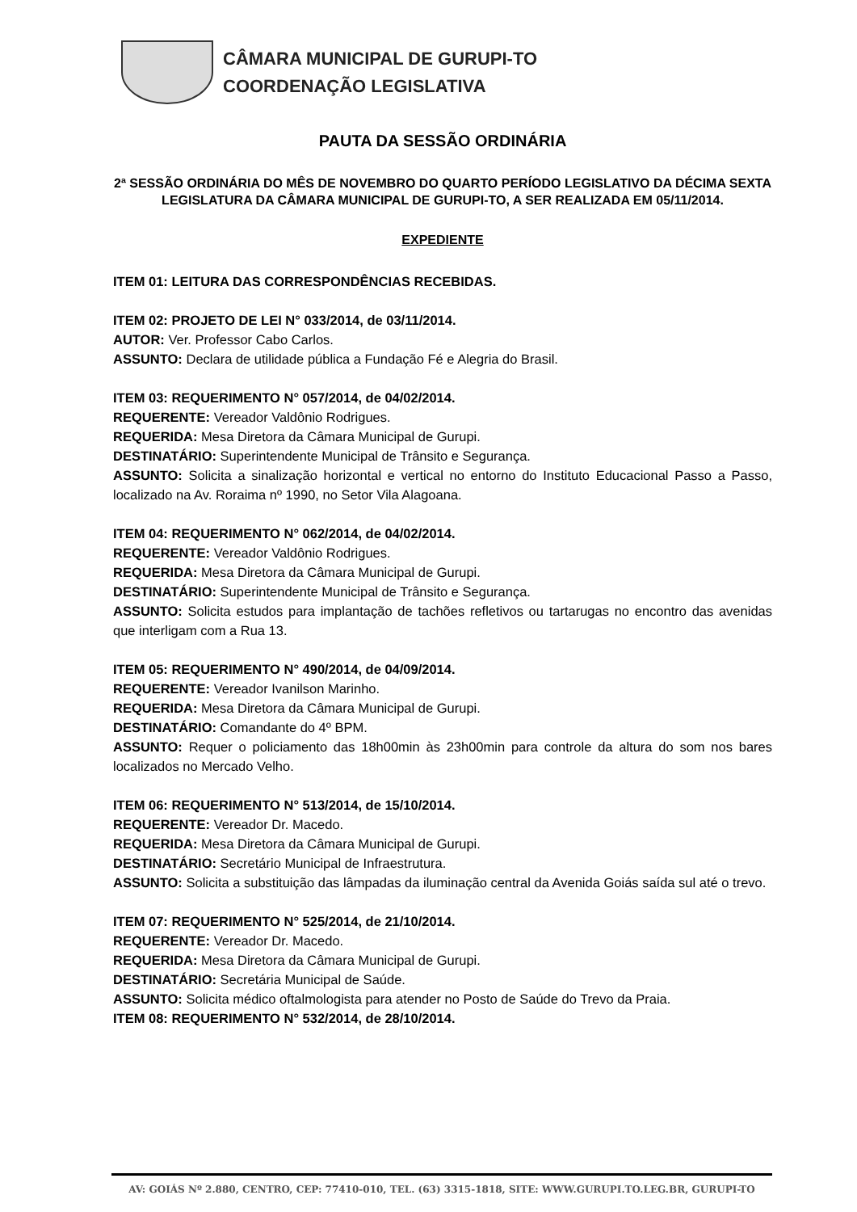CÂMARA MUNICIPAL DE GURUPI-TO
COORDENAÇÃO LEGISLATIVA
PAUTA DA SESSÃO ORDINÁRIA
2ª SESSÃO ORDINÁRIA DO MÊS DE NOVEMBRO DO QUARTO PERÍODO LEGISLATIVO DA DÉCIMA SEXTA LEGISLATURA DA CÂMARA MUNICIPAL DE GURUPI-TO, A SER REALIZADA EM 05/11/2014.
EXPEDIENTE
ITEM 01: LEITURA DAS CORRESPONDÊNCIAS RECEBIDAS.
ITEM 02: PROJETO DE LEI N° 033/2014, de 03/11/2014.
AUTOR: Ver. Professor Cabo Carlos.
ASSUNTO: Declara de utilidade pública a Fundação Fé e Alegria do Brasil.
ITEM 03: REQUERIMENTO N° 057/2014, de 04/02/2014.
REQUERENTE: Vereador Valdônio Rodrigues.
REQUERIDA: Mesa Diretora da Câmara Municipal de Gurupi.
DESTINATÁRIO: Superintendente Municipal de Trânsito e Segurança.
ASSUNTO: Solicita a sinalização horizontal e vertical no entorno do Instituto Educacional Passo a Passo, localizado na Av. Roraima nº 1990, no Setor Vila Alagoana.
ITEM 04: REQUERIMENTO N° 062/2014, de 04/02/2014.
REQUERENTE: Vereador Valdônio Rodrigues.
REQUERIDA: Mesa Diretora da Câmara Municipal de Gurupi.
DESTINATÁRIO: Superintendente Municipal de Trânsito e Segurança.
ASSUNTO: Solicita estudos para implantação de tachões refletivos ou tartarugas no encontro das avenidas que interligam com a Rua 13.
ITEM 05: REQUERIMENTO N° 490/2014, de 04/09/2014.
REQUERENTE: Vereador Ivanilson Marinho.
REQUERIDA: Mesa Diretora da Câmara Municipal de Gurupi.
DESTINATÁRIO: Comandante do 4º BPM.
ASSUNTO: Requer o policiamento das 18h00min às 23h00min para controle da altura do som nos bares localizados no Mercado Velho.
ITEM 06: REQUERIMENTO N° 513/2014, de 15/10/2014.
REQUERENTE: Vereador Dr. Macedo.
REQUERIDA: Mesa Diretora da Câmara Municipal de Gurupi.
DESTINATÁRIO: Secretário Municipal de Infraestrutura.
ASSUNTO: Solicita a substituição das lâmpadas da iluminação central da Avenida Goiás saída sul até o trevo.
ITEM 07: REQUERIMENTO N° 525/2014, de 21/10/2014.
REQUERENTE: Vereador Dr. Macedo.
REQUERIDA: Mesa Diretora da Câmara Municipal de Gurupi.
DESTINATÁRIO: Secretária Municipal de Saúde.
ASSUNTO: Solicita médico oftalmologista para atender no Posto de Saúde do Trevo da Praia.
ITEM 08: REQUERIMENTO N° 532/2014, de 28/10/2014.
AV: GOIÁS Nº 2.880, CENTRO, CEP: 77410-010, TEL. (63) 3315-1818, SITE: WWW.GURUPI.TO.LEG.BR, GURUPI-TO